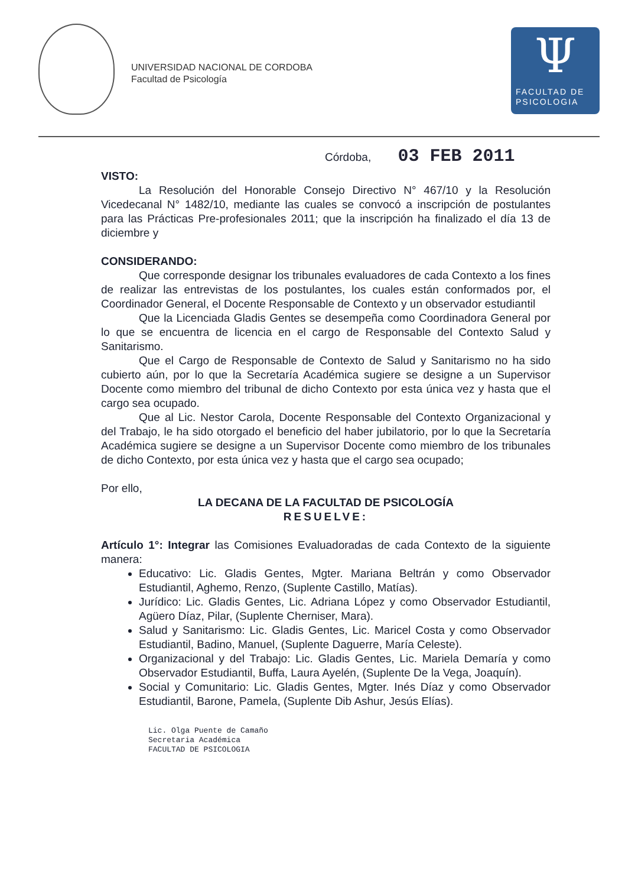UNIVERSIDAD NACIONAL DE CORDOBA
Facultad de Psicología
Ψ
FACULTAD DE
PSICOLOGIA
Córdoba, 03 FEB 2011
VISTO:
La Resolución del Honorable Consejo Directivo N° 467/10 y la Resolución Vicedecanal N° 1482/10, mediante las cuales se convocó a inscripción de postulantes para las Prácticas Pre-profesionales 2011; que la inscripción ha finalizado el día 13 de diciembre y
CONSIDERANDO:
Que corresponde designar los tribunales evaluadores de cada Contexto a los fines de realizar las entrevistas de los postulantes, los cuales están conformados por, el Coordinador General, el Docente Responsable de Contexto y un observador estudiantil
Que la Licenciada Gladis Gentes se desempeña como Coordinadora General por lo que se encuentra de licencia en el cargo de Responsable del Contexto Salud y Sanitarismo.
Que el Cargo de Responsable de Contexto de Salud y Sanitarismo no ha sido cubierto aún, por lo que la Secretaría Académica sugiere se designe a un Supervisor Docente como miembro del tribunal de dicho Contexto por esta única vez y hasta que el cargo sea ocupado.
Que al Lic. Nestor Carola, Docente Responsable del Contexto Organizacional y del Trabajo, le ha sido otorgado el beneficio del haber jubilatorio, por lo que la Secretaría Académica sugiere se designe a un Supervisor Docente como miembro de los tribunales de dicho Contexto, por esta única vez y hasta que el cargo sea ocupado;
Por ello,
LA DECANA DE LA FACULTAD DE PSICOLOGÍA
RESUELVE:
Artículo 1°: Integrar las Comisiones Evaluadoradas de cada Contexto de la siguiente manera:
Educativo: Lic. Gladis Gentes, Mgter. Mariana Beltrán y como Observador Estudiantil, Aghemo, Renzo, (Suplente Castillo, Matías).
Jurídico: Lic. Gladis Gentes, Lic. Adriana López y como Observador Estudiantil, Agüero Díaz, Pilar, (Suplente Cherniser, Mara).
Salud y Sanitarismo: Lic. Gladis Gentes, Lic. Maricel Costa y como Observador Estudiantil, Badino, Manuel, (Suplente Daguerre, María Celeste).
Organizacional y del Trabajo: Lic. Gladis Gentes, Lic. Mariela Demaría y como Observador Estudiantil, Buffa, Laura Ayelén, (Suplente De la Vega, Joaquín).
Social y Comunitario: Lic. Gladis Gentes, Mgter. Inés Díaz y como Observador Estudiantil, Barone, Pamela, (Suplente Dib Ashur, Jesús Elías).
Lic. Olga Puente de Camaño
Secretaria Académica
FACULTAD DE PSICOLOGIA